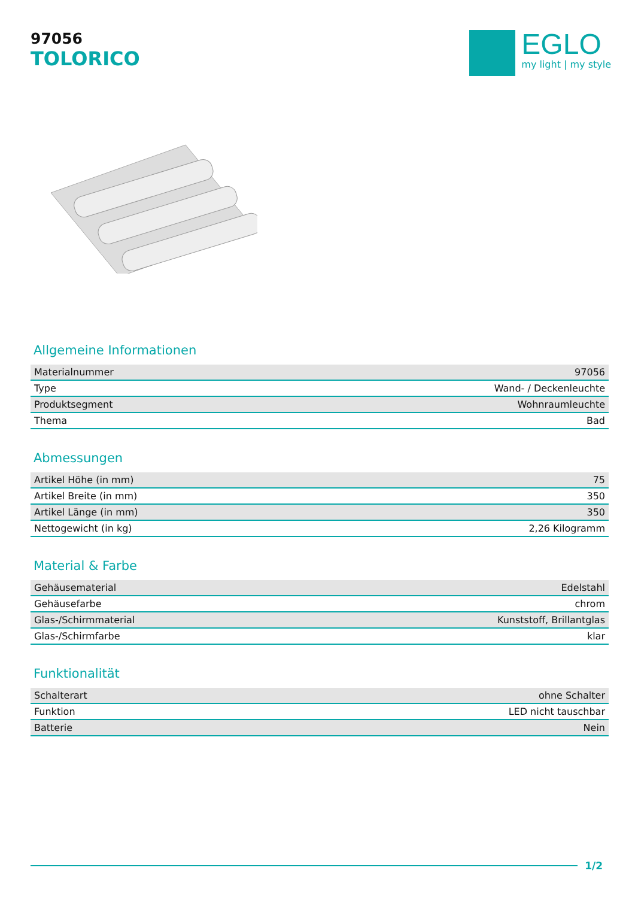97056
TOLORICO
EGLO
my light | my style
Allgemeine Informationen
| Materialnummer | 97056 |
| Type | Wand- / Deckenleuchte |
| Produktsegment | Wohnraumleuchte |
| Thema | Bad |
Abmessungen
| Artikel Höhe (in mm) | 75 |
| Artikel Breite (in mm) | 350 |
| Artikel Länge (in mm) | 350 |
| Nettogewicht (in kg) | 2,26 Kilogramm |
Material & Farbe
| Gehäusematerial | Edelstahl |
| Gehäusefarbe | chrom |
| Glas-/Schirmmaterial | Kunststoff, Brillantglas |
| Glas-/Schirmfarbe | klar |
Funktionalität
| Schalterart | ohne Schalter |
| Funktion | LED nicht tauschbar |
| Batterie | Nein |
1/2